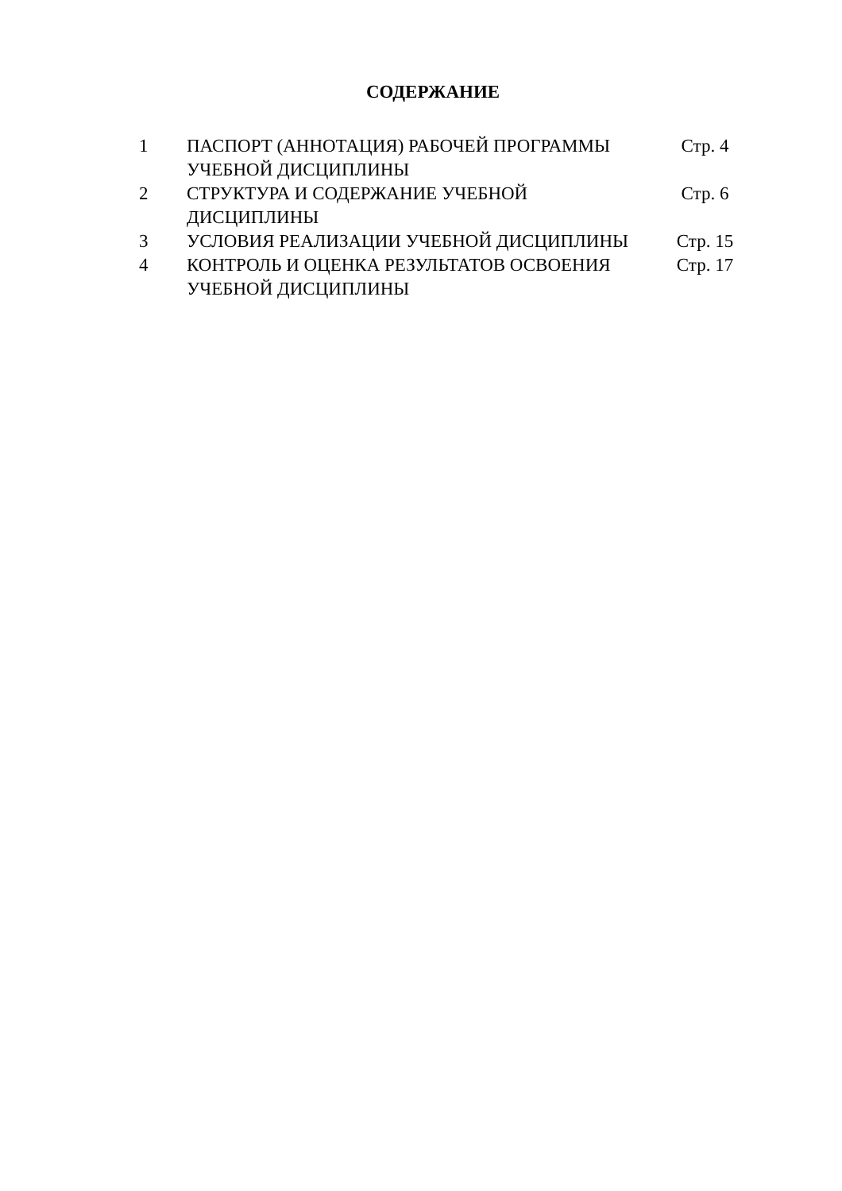СОДЕРЖАНИЕ
| 1 | ПАСПОРТ (АННОТАЦИЯ) РАБОЧЕЙ ПРОГРАММЫ УЧЕБНОЙ ДИСЦИПЛИНЫ | Стр. 4 |
| 2 | СТРУКТУРА И СОДЕРЖАНИЕ УЧЕБНОЙ ДИСЦИПЛИНЫ | Стр. 6 |
| 3 | УСЛОВИЯ РЕАЛИЗАЦИИ УЧЕБНОЙ ДИСЦИПЛИНЫ | Стр. 15 |
| 4 | КОНТРОЛЬ И ОЦЕНКА РЕЗУЛЬТАТОВ ОСВОЕНИЯ УЧЕБНОЙ ДИСЦИПЛИНЫ | Стр. 17 |